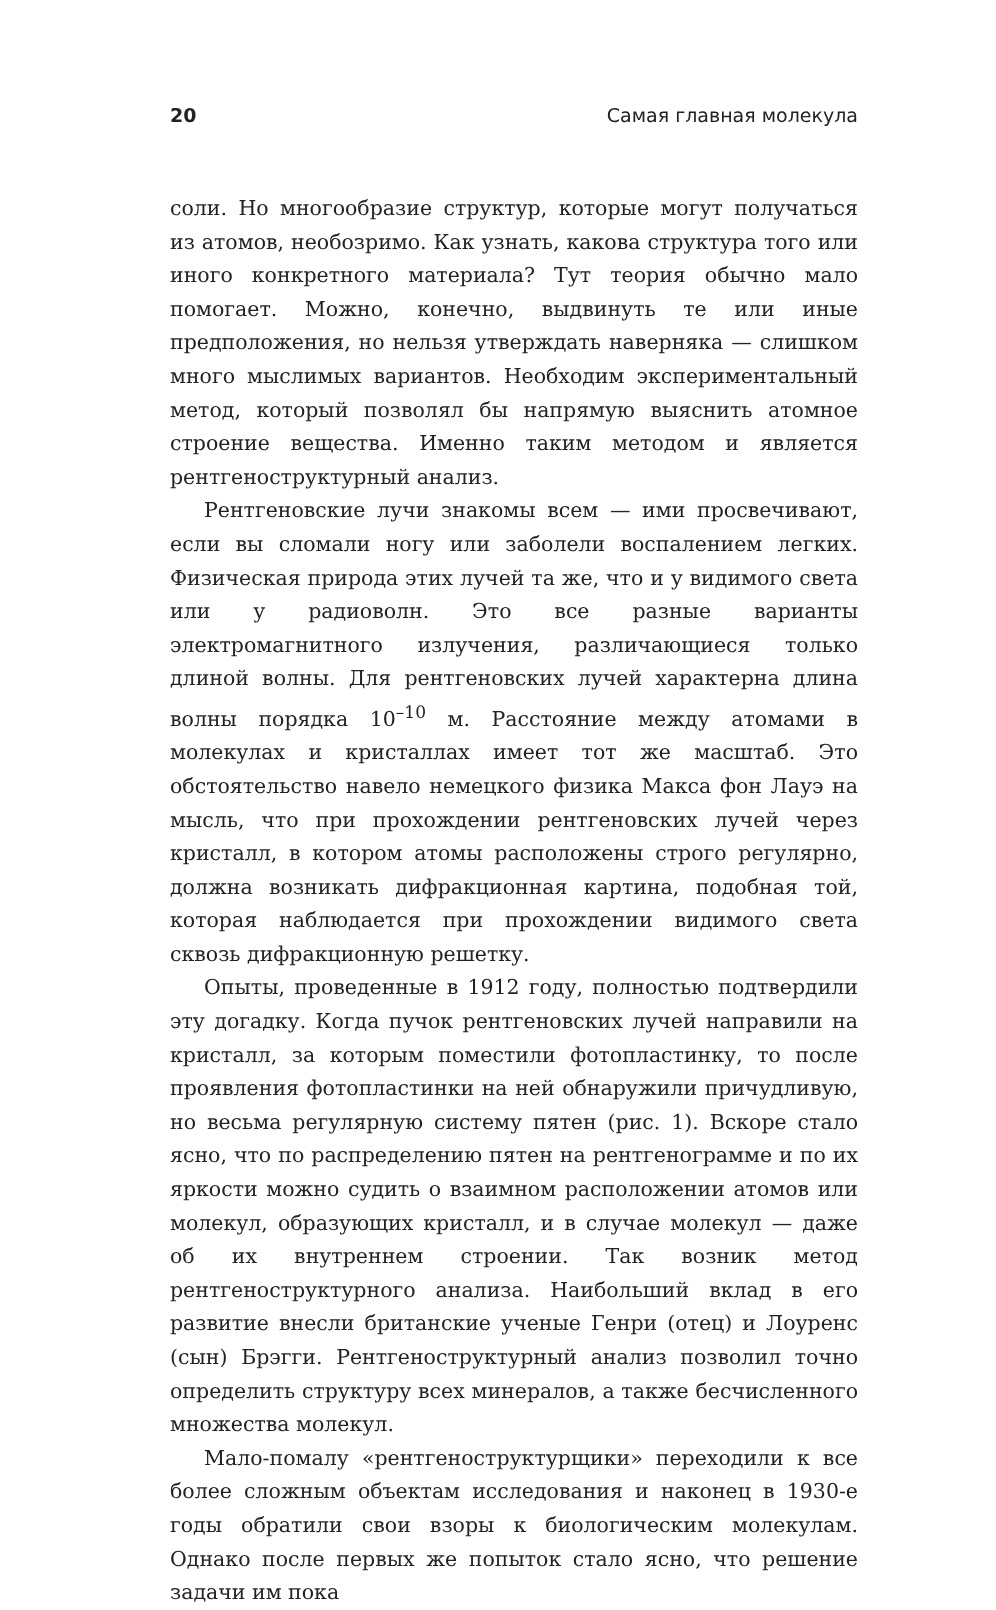20 Самая главная молекула
соли. Но многообразие структур, которые могут получаться из атомов, необозримо. Как узнать, какова структура того или иного конкретного материала? Тут теория обычно мало помогает. Можно, конечно, выдвинуть те или иные предположения, но нельзя утверждать наверняка — слишком много мыслимых вариантов. Необходим экспериментальный метод, который позволял бы напрямую выяснить атомное строение вещества. Именно таким методом и является рентгеноструктурный анализ.
Рентгеновские лучи знакомы всем — ими просвечивают, если вы сломали ногу или заболели воспалением легких. Физическая природа этих лучей та же, что и у видимого света или у радиоволн. Это все разные варианты электромагнитного излучения, различающиеся только длиной волны. Для рентгеновских лучей характерна длина волны порядка 10<sup>–10</sup> м. Расстояние между атомами в молекулах и кристаллах имеет тот же масштаб. Это обстоятельство навело немецкого физика Макса фон Лауэ на мысль, что при прохождении рентгеновских лучей через кристалл, в котором атомы расположены строго регулярно, должна возникать дифракционная картина, подобная той, которая наблюдается при прохождении видимого света сквозь дифракционную решетку.
Опыты, проведенные в 1912 году, полностью подтвердили эту догадку. Когда пучок рентгеновских лучей направили на кристалл, за которым поместили фотопластинку, то после проявления фотопластинки на ней обнаружили причудливую, но весьма регулярную систему пятен (рис. 1). Вскоре стало ясно, что по распределению пятен на рентгенограмме и по их яркости можно судить о взаимном расположении атомов или молекул, образующих кристалл, и в случае молекул — даже об их внутреннем строении. Так возник метод рентгеноструктурного анализа. Наибольший вклад в его развитие внесли британские ученые Генри (отец) и Лоуренс (сын) Брэгги. Рентгеноструктурный анализ позволил точно определить структуру всех минералов, а также бесчисленного множества молекул.
Мало-помалу «рентгеноструктурщики» переходили к все более сложным объектам исследования и наконец в 1930-е годы обратили свои взоры к биологическим молекулам. Однако после первых же попыток стало ясно, что решение задачи им пока